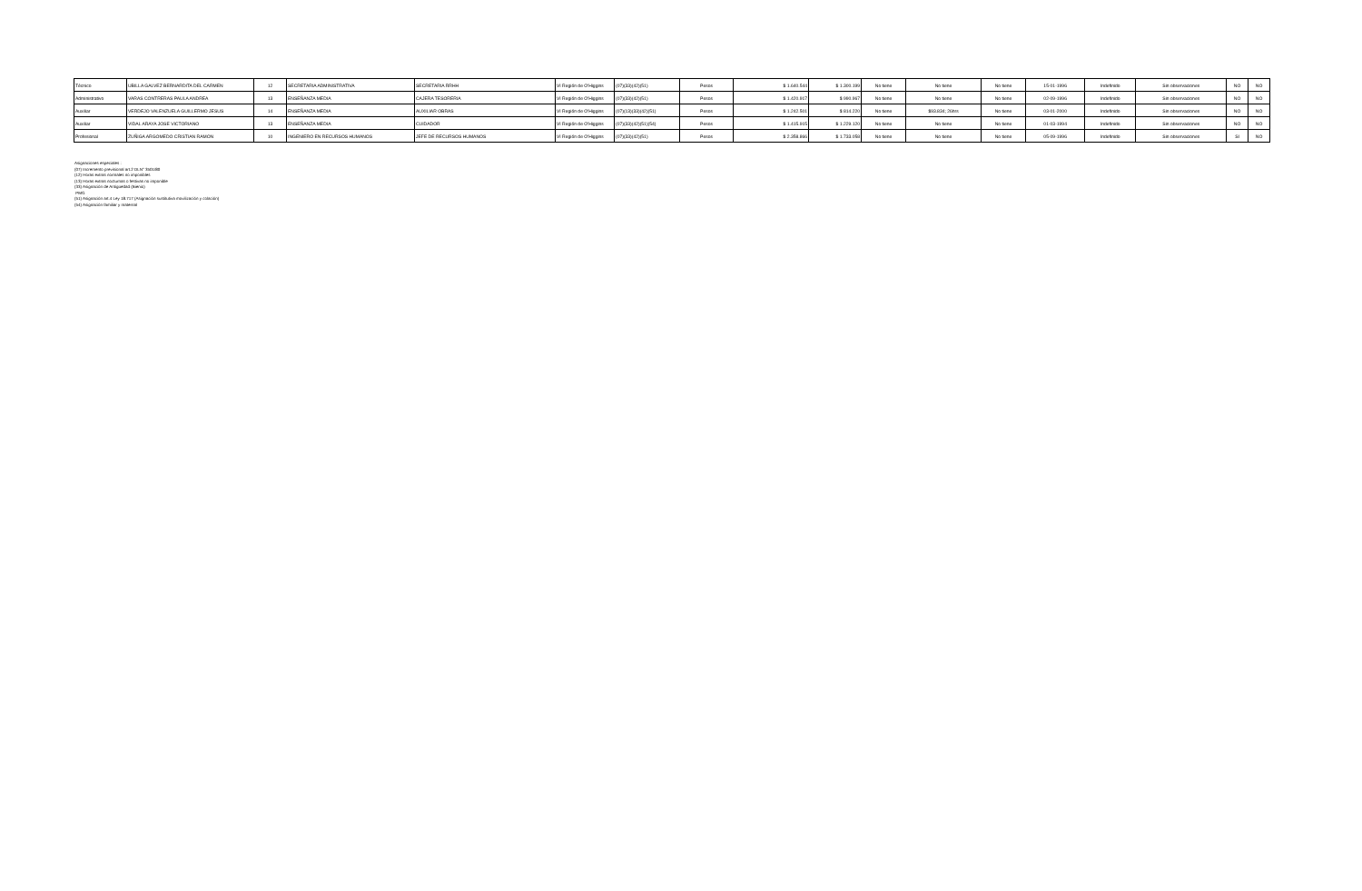| Técnico | UBILLA GALVEZ BERNARDITA DEL CARMEN | 12 | SECRETARIA ADMINISTRATIVA | SECRETARIA RRHH | VI Región de O'Higgins | (07)(33)(42)(51) | Pesos | $ 1.640.544 | $ 1.300.199 | No tiene | No tiene | No tiene | 15-01-1996 | Indefinido | Sin observaciones | NO | NO |
| Administrativo | VARAS CONTRERAS PAULA ANDREA | 13 | ENSEÑANZA MEDIA | CAJERA TESORERIA | VI Región de O'Higgins | (07)(33)(42)(51) | Pesos | $ 1.420.917 | $ 990.967 | No tiene | No tiene | No tiene | 02-09-1996 | Indefinido | Sin observaciones | NO | NO |
| Auxiliar | VERDEJO VALENZUELA GUILLERMO JESUS | 14 | ENSEÑANZA MEDIA | AUXILIAR OBRAS | VI Región de O'Higgins | (07)(13)(33)(42)(51) | Pesos | $ 1.242.501 | $ 814.220 | No tiene | $93.834; 26hrs | No tiene | 03-01-2000 | Indefinido | Sin observaciones | NO | NO |
| Auxiliar | VIDAL ARAYA JOSE VICTORIANO | 13 | ENSEÑANZA MEDIA | CUIDADOR | VI Región de O'Higgins | (07)(33)(42)(51)(54) | Pesos | $ 1.415.915 | $ 1.229.120 | No tiene | No tiene | No tiene | 01-03-1994 | Indefinido | Sin observaciones | NO | NO |
| Profesional | ZUÑIGA ARGOMEDO CRISTIAN RAMON | 10 | INGENIERO EN RECURSOS HUMANOS | JEFE DE RECURSOS HUMANOS | VI Región de O'Higgins | (07)(33)(42)(51) | Pesos | $ 2.358.866 | $ 1.733.058 | No tiene | No tiene | No tiene | 05-09-1996 | Indefinido | Sin observaciones | SI | NO |
Asignaciones especiales :
(07) Incremento previsional art.2 DLN° 3501/80
(12) Horas extras normales no imponibles
(13) Horas extras nocturnas o festivas no imponible
(33) Asignación de Antigüedad (Bienio)
PMG
(51) Asignación art.4 Ley 18.717 (Asignación sustitutiva movilización y colación)
(54) Asignación familiar y maternal